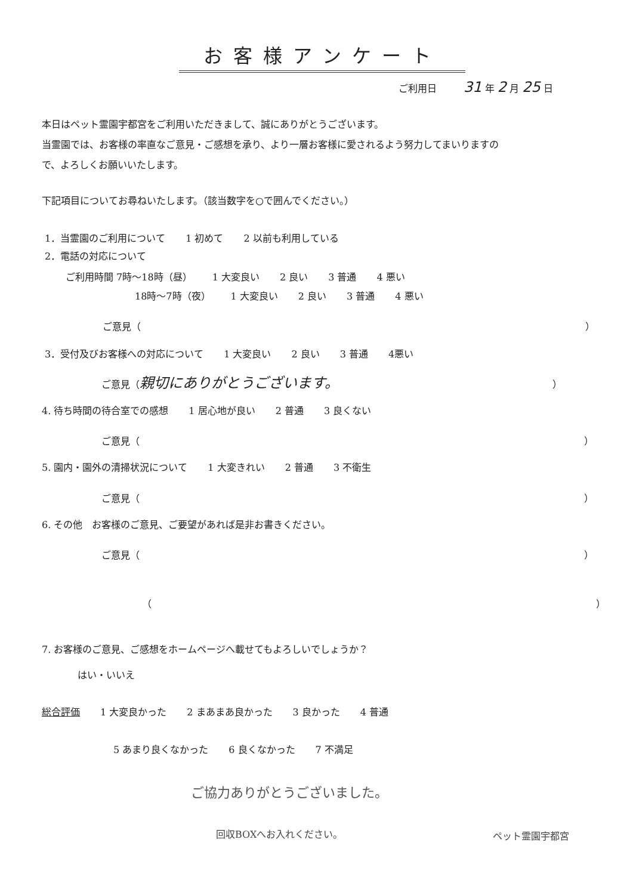お客様アンケート
ご利用日 31 年 2 月 25 日
本日はペット霊園宇都宮をご利用いただきまして、誠にありがとうございます。
当霊園では、お客様の率直なご意見・ご感想を承り、より一層お客様に愛されるよう努力してまいりますの
で、よろしくお願いいたします。
下記項目についてお尋ねいたします。（該当数字を○で囲んでください。）
1．当霊園のご利用について 1 初めて 2 以前も利用している
2．電話の対応について
ご利用時間 7時～18時（昼） 1 大変良い 2 良い 3 普通 4 悪い
18時～7時（夜） 1 大変良い 2 良い 3 普通 4 悪い
ご意見（ ）
3．受付及びお客様への対応について 1 大変良い 2 良い 3 普通 4悪い
ご意見（親切にありがとうございます。 ）
4. 待ち時間の待合室での感想 1 居心地が良い 2 普通 3 良くない
ご意見（ ）
5. 園内・園外の清掃状況について 1 大変きれい 2 普通 3 不衛生
ご意見（ ）
6. その他　お客様のご意見、ご要望があれば是非お書きください。
ご意見（ ）
（ ）
7. お客様のご意見、ご感想をホームページへ載せてもよろしいでしょうか？
はい・いいえ
総合評価 1 大変良かった 2 まあまあ良かった 3 良かった 4 普通
5 あまり良くなかった 6 良くなかった 7 不満足
ご協力ありがとうございました。
回収BOXへお入れください。 ペット霊園宇都宮